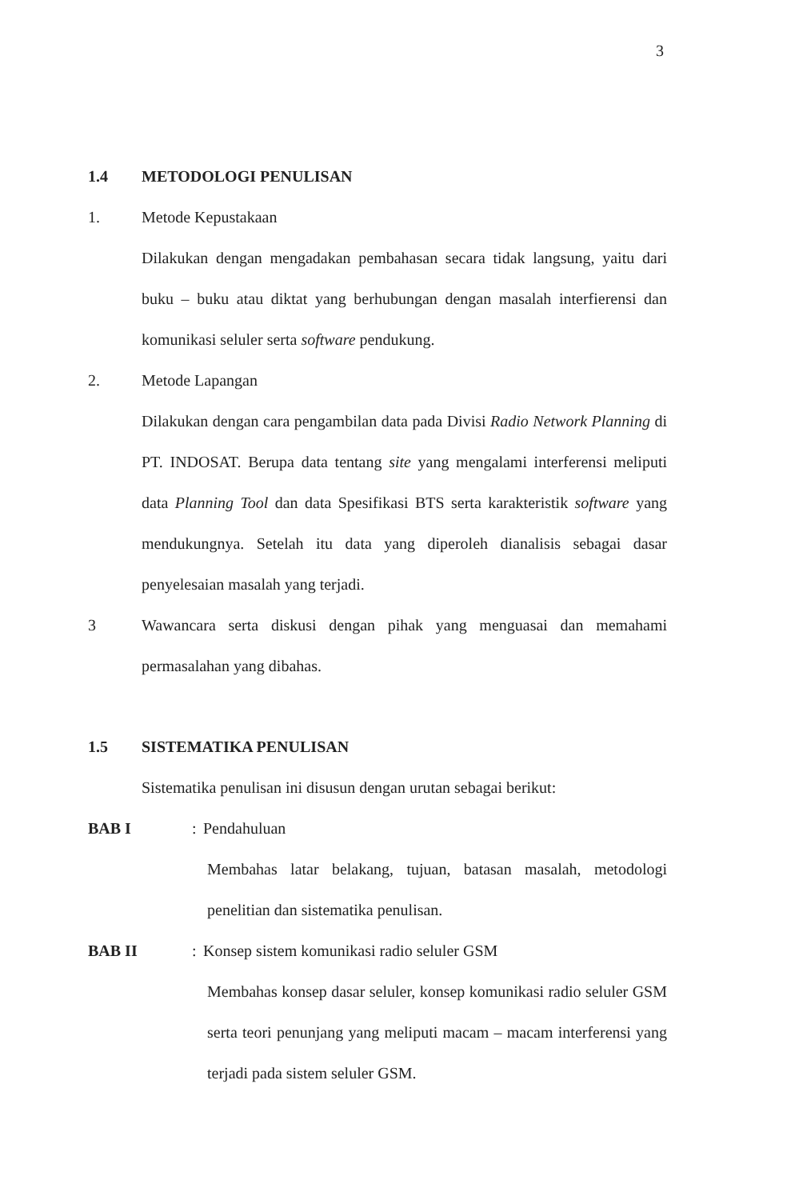3
1.4 METODOLOGI PENULISAN
1. Metode Kepustakaan
Dilakukan dengan mengadakan pembahasan secara tidak langsung, yaitu dari buku – buku atau diktat yang berhubungan dengan masalah interfierensi dan komunikasi seluler serta software pendukung.
2. Metode Lapangan
Dilakukan dengan cara pengambilan data pada Divisi Radio Network Planning di PT. INDOSAT. Berupa data tentang site yang mengalami interferensi meliputi data Planning Tool dan data Spesifikasi BTS serta karakteristik software yang mendukungnya. Setelah itu data yang diperoleh dianalisis sebagai dasar penyelesaian masalah yang terjadi.
3
Wawancara serta diskusi dengan pihak yang menguasai dan memahami permasalahan yang dibahas.
1.5 SISTEMATIKA PENULISAN
Sistematika penulisan ini disusun dengan urutan sebagai berikut:
BAB I: Pendahuluan
Membahas latar belakang, tujuan, batasan masalah, metodologi penelitian dan sistematika penulisan.
BAB II: Konsep sistem komunikasi radio seluler GSM
Membahas konsep dasar seluler, konsep komunikasi radio seluler GSM serta teori penunjang yang meliputi macam – macam interferensi yang terjadi pada sistem seluler GSM.